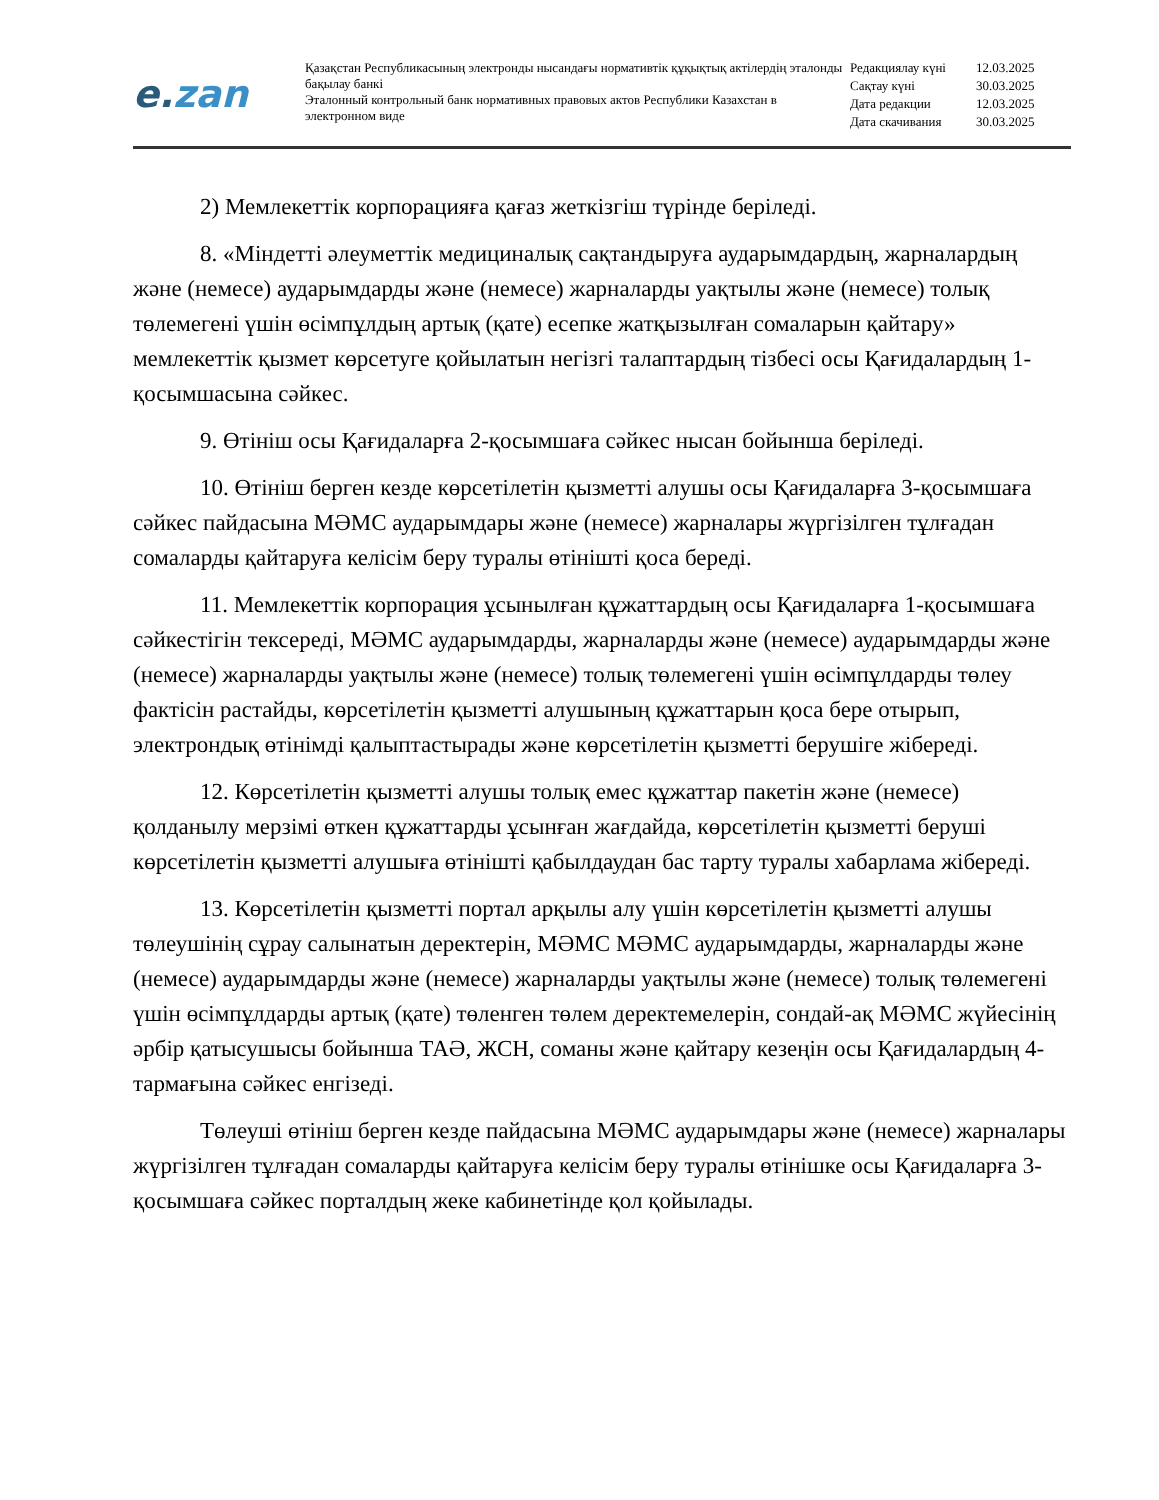e.zan
Қазақстан Республикасының электронды нысандағы нормативтік құқықтық актілердің эталонды бақылау банкі
Эталонный контрольный банк нормативных правовых актов Республики Казахстан в электронном виде
| Редакциялау күні | 12.03.2025 |
| Сақтау күні | 30.03.2025 |
| Дата редакции | 12.03.2025 |
| Дата скачивания | 30.03.2025 |
2) Мемлекеттік корпорацияға қағаз жеткізгіш түрінде беріледі.
8. «Міндетті әлеуметтік медициналық сақтандыруға аударымдардың, жарналардың және (немесе) аударымдарды және (немесе) жарналарды уақтылы және (немесе) толық төлемегені үшін өсімпұлдың артық (қате) есепке жатқызылған сомаларын қайтару» мемлекеттік қызмет көрсетуге қойылатын негізгі талаптардың тізбесі осы Қағидалардың 1-қосымшасына сәйкес.
9. Өтініш осы Қағидаларға 2-қосымшаға сәйкес нысан бойынша беріледі.
10. Өтініш берген кезде көрсетілетін қызметті алушы осы Қағидаларға 3-қосымшаға сәйкес пайдасына МӘМС аударымдары және (немесе) жарналары жүргізілген тұлғадан сомаларды қайтаруға келісім беру туралы өтінішті қоса береді.
11. Мемлекеттік корпорация ұсынылған құжаттардың осы Қағидаларға 1-қосымшаға сәйкестігін тексереді, МӘМС аударымдарды, жарналарды және (немесе) аударымдарды және (немесе) жарналарды уақтылы және (немесе) толық төлемегені үшін өсімпұлдарды төлеу фактісін растайды, көрсетілетін қызметті алушының құжаттарын қоса бере отырып, электрондық өтінімді қалыптастырады және көрсетілетін қызметті берушіге жібереді.
12. Көрсетілетін қызметті алушы толық емес құжаттар пакетін және (немесе) қолданылу мерзімі өткен құжаттарды ұсынған жағдайда, көрсетілетін қызметті беруші көрсетілетін қызметті алушыға өтінішті қабылдаудан бас тарту туралы хабарлама жібереді.
13. Көрсетілетін қызметті портал арқылы алу үшін көрсетілетін қызметті алушы төлеушінің сұрау салынатын деректерін, МӘМС МӘМС аударымдарды, жарналарды және (немесе) аударымдарды және (немесе) жарналарды уақтылы және (немесе) толық төлемегені үшін өсімпұлдарды артық (қате) төленген төлем деректемелерін, сондай-ақ МӘМС жүйесінің әрбір қатысушысы бойынша ТАӘ, ЖСН, соманы және қайтару кезеңін осы Қағидалардың 4-тармағына сәйкес енгізеді.
Төлеуші өтініш берген кезде пайдасына МӘМС аударымдары және (немесе) жарналары жүргізілген тұлғадан сомаларды қайтаруға келісім беру туралы өтінішке осы Қағидаларға 3-қосымшаға сәйкес порталдың жеке кабинетінде қол қойылады.